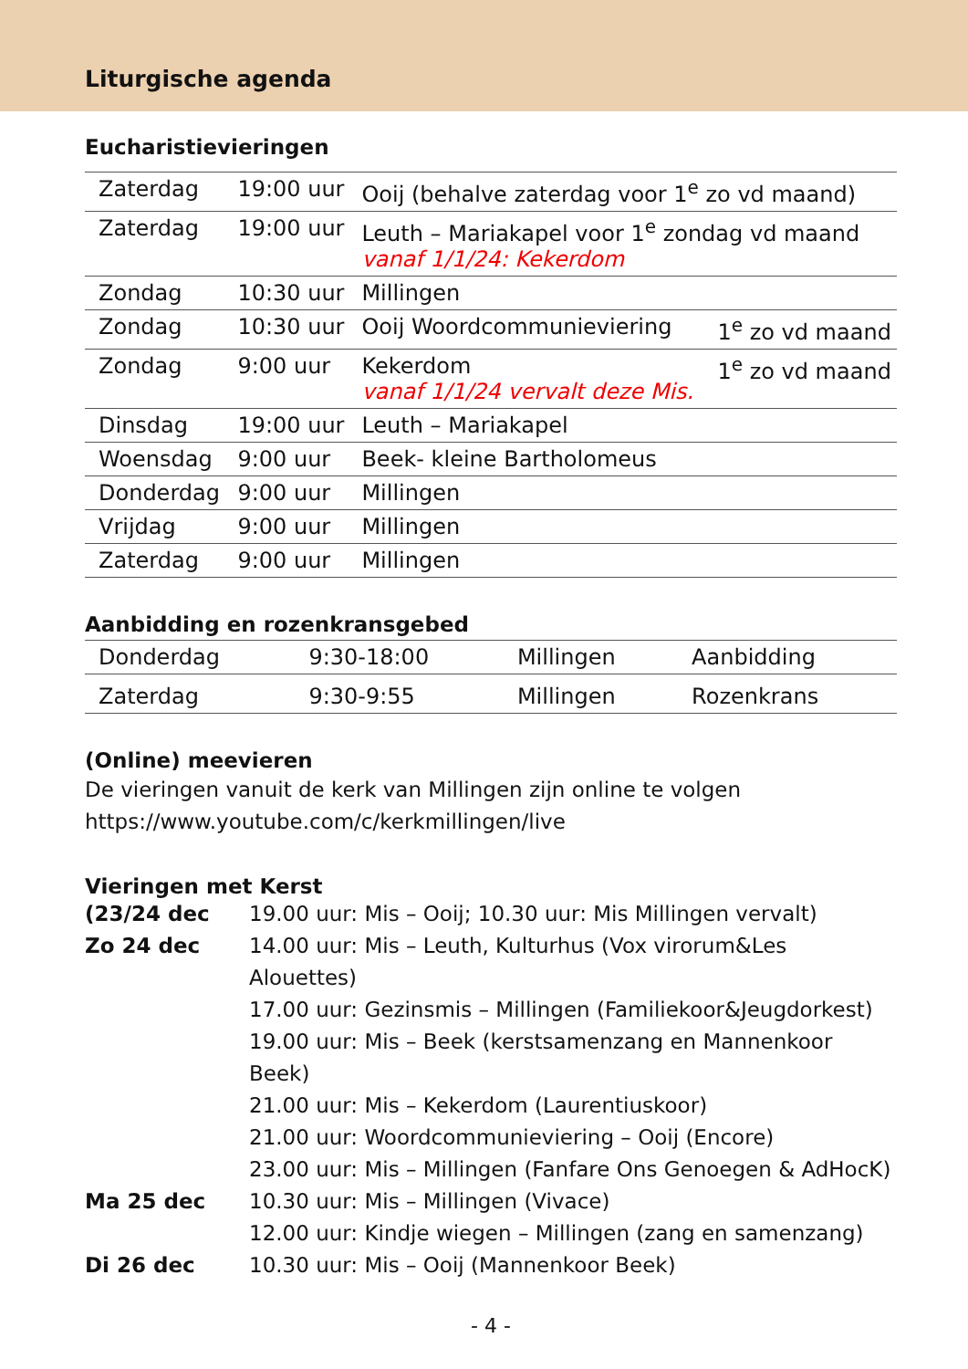Liturgische agenda
Eucharistievieringen
| Zaterdag | 19:00 uur | Ooij (behalve zaterdag voor 1<sup>e</sup> zo vd maand) | |
| Zaterdag | 19:00 uur | Leuth – Mariakapel voor 1<sup>e</sup> zondag vd maand vanaf 1/1/24: Kekerdom | |
| Zondag | 10:30 uur | Millingen | |
| Zondag | 10:30 uur | Ooij Woordcommunieviering | 1<sup>e</sup> zo vd maand |
| Zondag | 9:00 uur | Kekerdom vanaf 1/1/24 vervalt deze Mis. | 1<sup>e</sup> zo vd maand |
| Dinsdag | 19:00 uur | Leuth – Mariakapel | |
| Woensdag | 9:00 uur | Beek- kleine Bartholomeus | |
| Donderdag | 9:00 uur | Millingen | |
| Vrijdag | 9:00 uur | Millingen | |
| Zaterdag | 9:00 uur | Millingen | |
Aanbidding en rozenkransgebed
| Donderdag | 9:30-18:00 | Millingen | Aanbidding |
| Zaterdag | 9:30-9:55 | Millingen | Rozenkrans |
(Online) meevieren
De vieringen vanuit de kerk van Millingen zijn online te volgen
https://www.youtube.com/c/kerkmillingen/live
Vieringen met Kerst
(23/24 dec 19.00 uur: Mis – Ooij; 10.30 uur: Mis Millingen vervalt)
Zo 24 dec 14.00 uur: Mis – Leuth, Kulturhus (Vox virorum&Les Alouettes)
17.00 uur: Gezinsmis – Millingen (Familiekoor&Jeugdorkest)
19.00 uur: Mis – Beek (kerstsamenzang en Mannenkoor Beek)
21.00 uur: Mis – Kekerdom (Laurentiuskoor)
21.00 uur: Woordcommunieviering – Ooij (Encore)
23.00 uur: Mis – Millingen (Fanfare Ons Genoegen & AdHocK)
Ma 25 dec 10.30 uur: Mis – Millingen (Vivace)
12.00 uur: Kindje wiegen – Millingen (zang en samenzang)
Di 26 dec 10.30 uur: Mis – Ooij (Mannenkoor Beek)
- 4 -